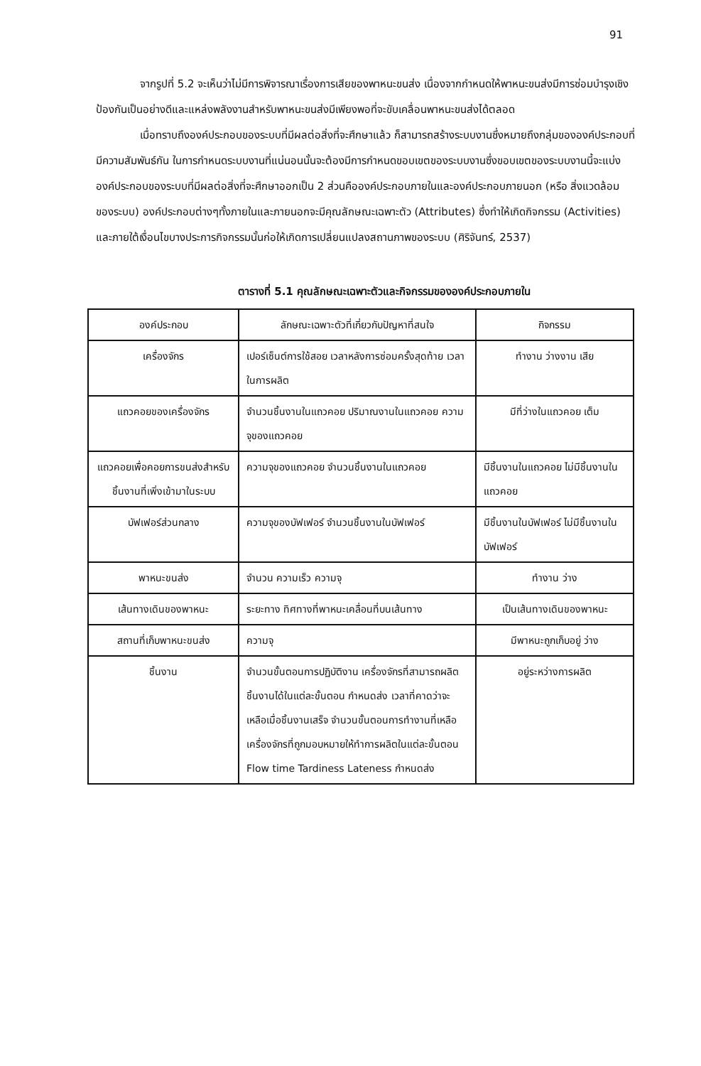91
จากรูปที่ 5.2 จะเห็นว่าไม่มีการพิจารณาเรื่องการเสียของพาหนะขนส่ง เนื่องจากกำหนดให้พาหนะขนส่งมีการซ่อมบำรุงเชิงป้องกันเป็นอย่างดีและแหล่งพลังงานสำหรับพาหนะขนส่งมีเพียงพอที่จะขับเคลื่อนพาหนะขนส่งได้ตลอด
เมื่อทราบถึงองค์ประกอบของระบบที่มีผลต่อสิ่งที่จะศึกษาแล้ว ก็สามารถสร้างระบบงานซึ่งหมายถึงกลุ่มขององค์ประกอบที่มีความสัมพันธ์กัน ในการกำหนดระบบงานที่แน่นอนนั้นจะต้องมีการกำหนดขอบเขตของระบบงานซึ่งขอบเขตของระบบงานนี้จะแบ่งองค์ประกอบของระบบที่มีผลต่อสิ่งที่จะศึกษาออกเป็น 2 ส่วนคือองค์ประกอบภายในและองค์ประกอบภายนอก (หรือ สิ่งแวดล้อมของระบบ) องค์ประกอบต่างๆทั้งภายในและภายนอกจะมีคุณลักษณะเฉพาะตัว (Attributes) ซึ่งทำให้เกิดกิจกรรม (Activities) และภายใต้เงื่อนไขบางประการกิจกรรมนั้นก่อให้เกิดการเปลี่ยนแปลงสถานภาพของระบบ (ศิริจันทร์, 2537)
ตารางที่ 5.1 คุณลักษณะเฉพาะตัวและกิจกรรมขององค์ประกอบภายใน
| องค์ประกอบ | ลักษณะเฉพาะตัวที่เกี่ยวกับปัญหาที่สนใจ | กิจกรรม |
| --- | --- | --- |
| เครื่องจักร | เปอร์เซ็นต์การใช้สอย เวลาหลังการซ่อมครั้งสุดท้าย เวลาในการผลิต | ทำงาน ว่างงาน เสีย |
| แถวคอยของเครื่องจักร | จำนวนชิ้นงานในแถวคอย ปริมาณงานในแถวคอย ความจุของแถวคอย | มีที่ว่างในแถวคอย เต็ม |
| แถวคอยเพื่อคอยการขนส่งสำหรับชิ้นงานที่เพิ่งเข้ามาในระบบ | ความจุของแถวคอย จำนวนชิ้นงานในแถวคอย | มีชิ้นงานในแถวคอย ไม่มีชิ้นงานในแถวคอย |
| บัฟเฟอร์ส่วนกลาง | ความจุของบัฟเฟอร์ จำนวนชิ้นงานในบัฟเฟอร์ | มีชิ้นงานในบัฟเฟอร์ ไม่มีชิ้นงานในบัฟเฟอร์ |
| พาหนะขนส่ง | จำนวน ความเร็ว ความจุ | ทำงาน ว่าง |
| เส้นทางเดินของพาหนะ | ระยะทาง ทิศทางที่พาหนะเคลื่อนที่บนเส้นทาง | เป็นเส้นทางเดินของพาหนะ |
| สถานที่เก็บพาหนะขนส่ง | ความจุ | มีพาหนะถูกเก็บอยู่ ว่าง |
| ชิ้นงาน | จำนวนขั้นตอนการปฏิบัติงาน เครื่องจักรที่สามารถผลิตชิ้นงานได้ในแต่ละขั้นตอน กำหนดส่ง เวลาที่คาดว่าจะเหลือเมื่อชิ้นงานเสร็จ จำนวนขั้นตอนการทำงานที่เหลือ เครื่องจักรที่ถูกมอบหมายให้ทำการผลิตในแต่ละขั้นตอน Flow time Tardiness Lateness กำหนดส่ง | อยู่ระหว่างการผลิต |